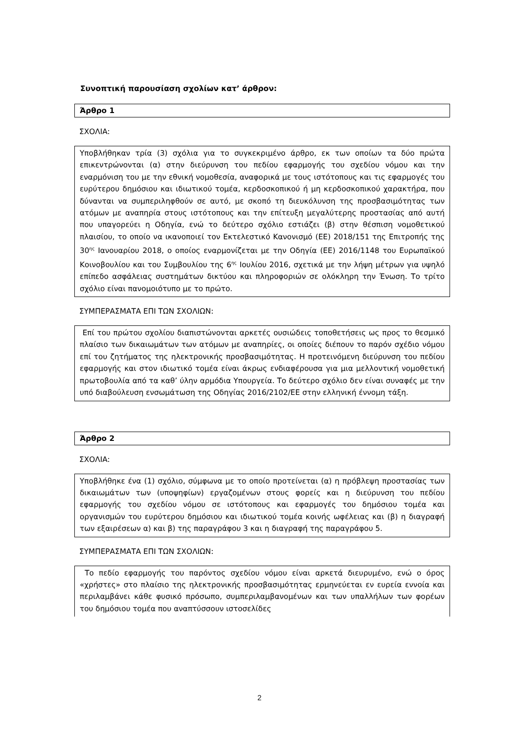Συνοπτική παρουσίαση σχολίων κατ’ άρθρον:
Άρθρο 1
ΣΧΟΛΙΑ:
Υποβλήθηκαν τρία (3) σχόλια για το συγκεκριμένο άρθρο, εκ των οποίων τα δύο πρώτα επικεντρώνονται (α) στην διεύρυνση του πεδίου εφαρμογής του σχεδίου νόμου και την εναρμόνιση του με την εθνική νομοθεσία, αναφορικά με τους ιστότοπους και τις εφαρμογές του ευρύτερου δημόσιου και ιδιωτικού τομέα, κερδοσκοπικού ή μη κερδοσκοπικού χαρακτήρα, που δύνανται να συμπεριληφθούν σε αυτό, με σκοπό τη διευκόλυνση της προσβασιμότητας των ατόμων με αναπηρία στους ιστότοπους και την επίτευξη μεγαλύτερης προστασίας από αυτή που υπαγορεύει η Οδηγία, ενώ το δεύτερο σχόλιο εστιάζει (β) στην θέσπιση νομοθετικού πλαισίου, το οποίο να ικανοποιεί τον Εκτελεστικό Κανονισμό (ΕΕ) 2018/151 της Επιτροπής της 30<sup>ης</sup> Ιανουαρίου 2018, ο οποίος εναρμονίζεται με την Οδηγία (ΕΕ) 2016/1148 του Ευρωπαϊκού Κοινοβουλίου και του Συμβουλίου της 6<sup>ης</sup> Ιουλίου 2016, σχετικά με την λήψη μέτρων για υψηλό επίπεδο ασφάλειας συστημάτων δικτύου και πληροφοριών σε ολόκληρη την Ένωση. Το τρίτο σχόλιο είναι πανομοιότυπο με το πρώτο.
ΣΥΜΠΕΡΑΣΜΑΤΑ ΕΠΙ ΤΩΝ ΣΧΟΛΙΩΝ:
Επί του πρώτου σχολίου διαπιστώνονται αρκετές ουσιώδεις τοποθετήσεις ως προς το θεσμικό πλαίσιο των δικαιωμάτων των ατόμων με αναπηρίες, οι οποίες διέπουν το παρόν σχέδιο νόμου επί του ζητήματος της ηλεκτρονικής προσβασιμότητας. Η προτεινόμενη διεύρυνση του πεδίου εφαρμογής και στον ιδιωτικό τομέα είναι άκρως ενδιαφέρουσα για μια μελλοντική νομοθετική πρωτοβουλία από τα καθ’ ύλην αρμόδια Υπουργεία. Το δεύτερο σχόλιο δεν είναι συναφές με την υπό διαβούλευση ενσωμάτωση της Οδηγίας 2016/2102/ΕΕ στην ελληνική έννομη τάξη.
Άρθρο 2
ΣΧΟΛΙΑ:
Υποβλήθηκε ένα (1) σχόλιο, σύμφωνα με το οποίο προτείνεται (α) η πρόβλεψη προστασίας των δικαιωμάτων των (υποψηφίων) εργαζομένων στους φορείς και η διεύρυνση του πεδίου εφαρμογής του σχεδίου νόμου σε ιστότοπους και εφαρμογές του δημόσιου τομέα και οργανισμών του ευρύτερου δημόσιου και ιδιωτικού τομέα κοινής ωφέλειας και (β) η διαγραφή των εξαιρέσεων α) και β) της παραγράφου 3 και η διαγραφή της παραγράφου 5.
ΣΥΜΠΕΡΑΣΜΑΤΑ ΕΠΙ ΤΩΝ ΣΧΟΛΙΩΝ:
Το πεδίο εφαρμογής του παρόντος σχεδίου νόμου είναι αρκετά διευρυμένο, ενώ ο όρος «χρήστες» στο πλαίσιο της ηλεκτρονικής προσβασιμότητας ερμηνεύεται εν ευρεία εννοία και περιλαμβάνει κάθε φυσικό πρόσωπο, συμπεριλαμβανομένων και των υπαλλήλων των φορέων του δημόσιου τομέα που αναπτύσσουν ιστοσελίδες
2